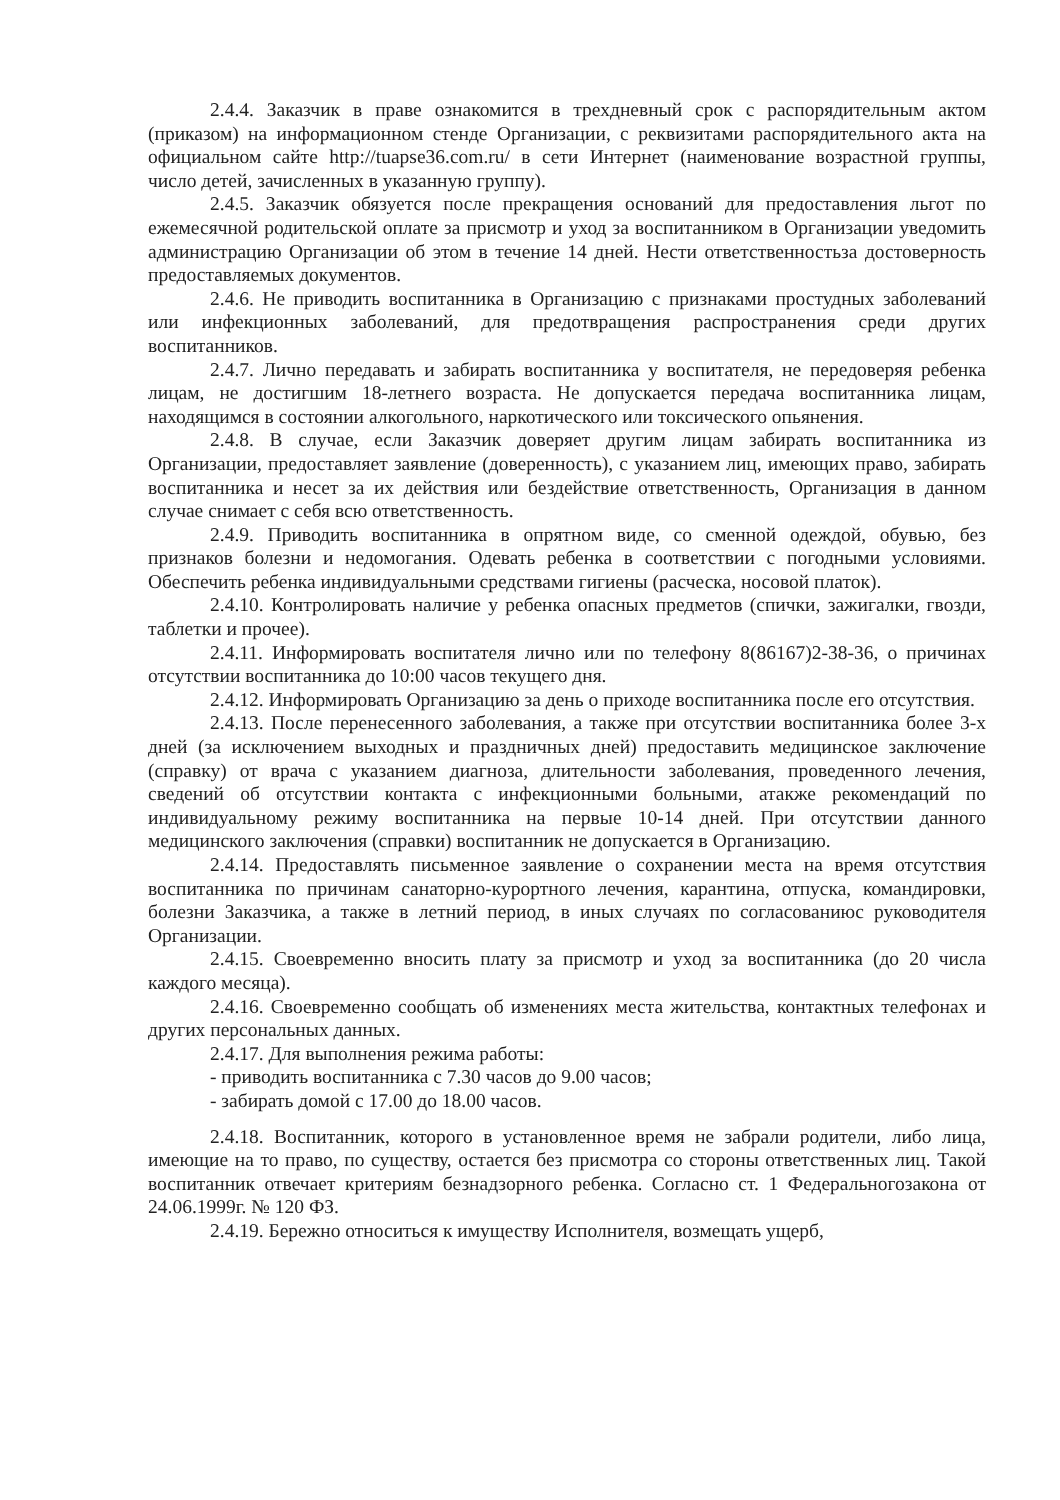2.4.4. Заказчик в праве ознакомится в трехдневный срок с распорядительным актом (приказом) на информационном стенде Организации, с реквизитами распорядительного акта на официальном сайте http://tuapse36.com.ru/ в сети Интернет (наименование возрастной группы, число детей, зачисленных в указанную группу).
2.4.5. Заказчик обязуется после прекращения оснований для предоставления льгот по ежемесячной родительской оплате за присмотр и уход за воспитанником в Организации уведомить администрацию Организации об этом в течение 14 дней. Нести ответственностьза достоверность предоставляемых документов.
2.4.6. Не приводить воспитанника в Организацию с признаками простудных заболеваний или инфекционных заболеваний, для предотвращения распространения среди других воспитанников.
2.4.7. Лично передавать и забирать воспитанника у воспитателя, не передоверяя ребенка лицам, не достигшим 18-летнего возраста. Не допускается передача воспитанника лицам, находящимся в состоянии алкогольного, наркотического или токсического опьянения.
2.4.8. В случае, если Заказчик доверяет другим лицам забирать воспитанника из Организации, предоставляет заявление (доверенность), с указанием лиц, имеющих право, забирать воспитанника и несет за их действия или бездействие ответственность, Организация в данном случае снимает с себя всю ответственность.
2.4.9. Приводить воспитанника в опрятном виде, со сменной одеждой, обувью, без признаков болезни и недомогания. Одевать ребенка в соответствии с погодными условиями. Обеспечить ребенка индивидуальными средствами гигиены (расческа, носовой платок).
2.4.10. Контролировать наличие у ребенка опасных предметов (спички, зажигалки, гвозди, таблетки и прочее).
2.4.11. Информировать воспитателя лично или по телефону 8(86167)2-38-36, о причинах отсутствии воспитанника до 10:00 часов текущего дня.
2.4.12. Информировать Организацию за день о приходе воспитанника после его отсутствия.
2.4.13. После перенесенного заболевания, а также при отсутствии воспитанника более 3-х дней (за исключением выходных и праздничных дней) предоставить медицинское заключение (справку) от врача с указанием диагноза, длительности заболевания, проведенного лечения, сведений об отсутствии контакта с инфекционными больными, атакже рекомендаций по индивидуальному режиму воспитанника на первые 10-14 дней. При отсутствии данного медицинского заключения (справки) воспитанник не допускается в Организацию.
2.4.14. Предоставлять письменное заявление о сохранении места на время отсутствия воспитанника по причинам санаторно-курортного лечения, карантина, отпуска, командировки, болезни Заказчика, а также в летний период, в иных случаях по согласованиюс руководителя Организации.
2.4.15. Своевременно вносить плату за присмотр и уход за воспитанника (до 20 числа каждого месяца).
2.4.16. Своевременно сообщать об изменениях места жительства, контактных телефонах и других персональных данных.
2.4.17. Для выполнения режима работы:
- приводить воспитанника с 7.30 часов до 9.00 часов;
- забирать домой с 17.00 до 18.00 часов.
2.4.18. Воспитанник, которого в установленное время не забрали родители, либо лица, имеющие на то право, по существу, остается без присмотра со стороны ответственных лиц. Такой воспитанник отвечает критериям безнадзорного ребенка. Согласно ст. 1 Федеральногозакона от 24.06.1999г. № 120 ФЗ.
2.4.19. Бережно относиться к имуществу Исполнителя, возмещать ущерб,